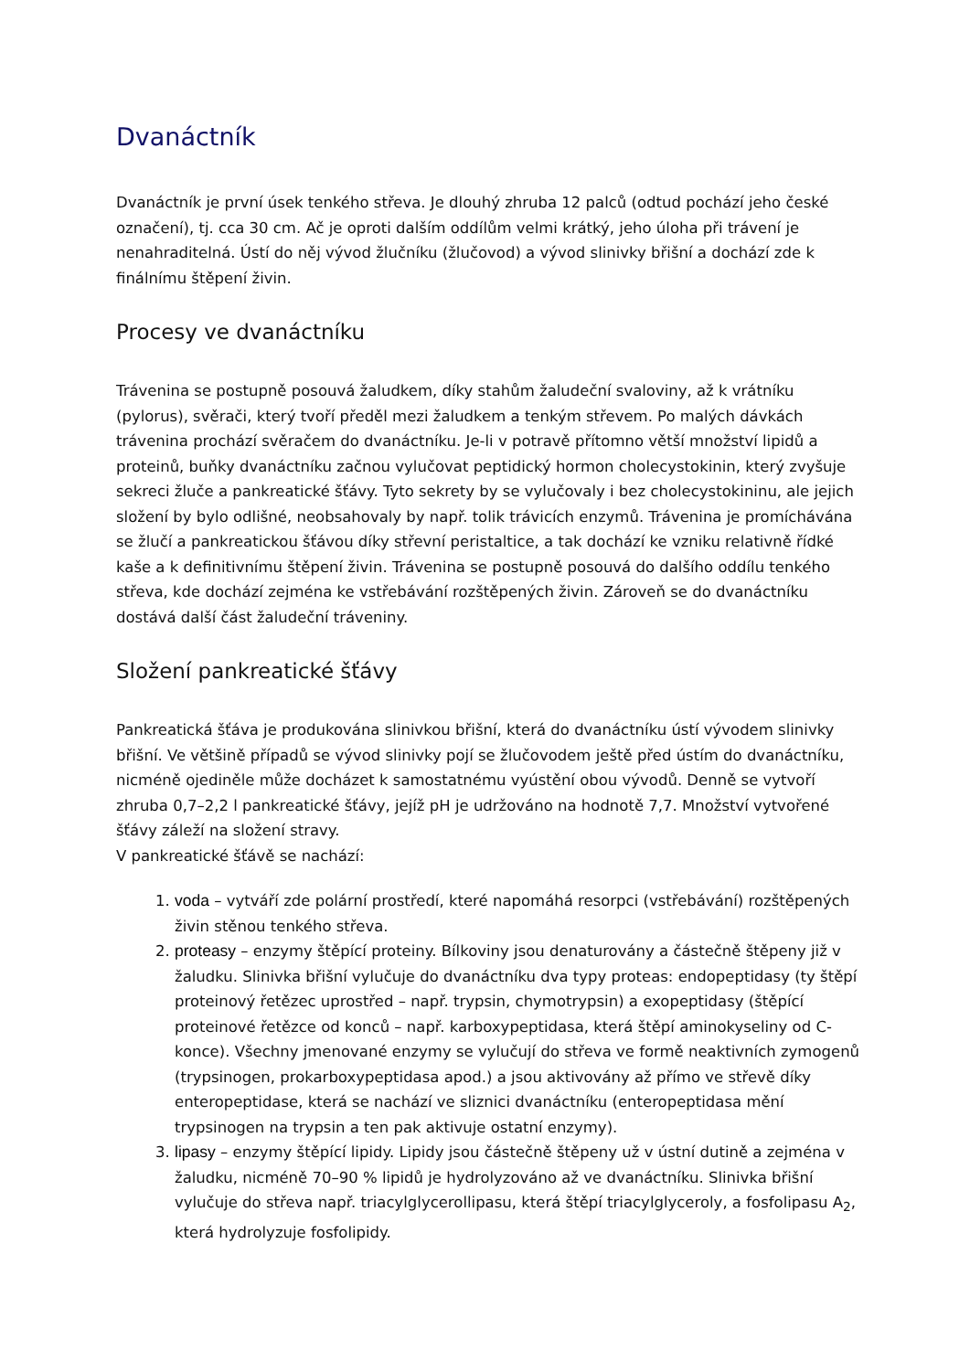Dvanáctník
Dvanáctník je první úsek tenkého střeva. Je dlouhý zhruba 12 palců (odtud pochází jeho české označení), tj. cca 30 cm. Ač je oproti dalším oddílům velmi krátký, jeho úloha při trávení je nenahraditelná. Ústí do něj vývod žlučníku (žlučovod) a vývod slinivky břišní a dochází zde k finálnímu štěpení živin.
Procesy ve dvanáctníku
Trávenina se postupně posouvá žaludkem, díky stahům žaludeční svaloviny, až k vrátníku (pylorus), svěrači, který tvoří předěl mezi žaludkem a tenkým střevem. Po malých dávkách trávenina prochází svěračem do dvanáctníku. Je-li v potravě přítomno větší množství lipidů a proteinů, buňky dvanáctníku začnou vylučovat peptidický hormon cholecystokinin, který zvyšuje sekreci žluče a pankreatické šťávy. Tyto sekrety by se vylučovaly i bez cholecystokininu, ale jejich složení by bylo odlišné, neobsahovaly by např. tolik trávicích enzymů. Trávenina je promíchávána se žlučí a pankreatickou šťávou díky střevní peristaltice, a tak dochází ke vzniku relativně řídké kaše a k definitivnímu štěpení živin. Trávenina se postupně posouvá do dalšího oddílu tenkého střeva, kde dochází zejména ke vstřebávání rozštěpených živin. Zároveň se do dvanáctníku dostává další část žaludeční tráveniny.
Složení pankreatické šťávy
Pankreatická šťáva je produkována slinivkou břišní, která do dvanáctníku ústí vývodem slinivky břišní. Ve většině případů se vývod slinivky pojí se žlučovodem ještě před ústím do dvanáctníku, nicméně ojediněle může docházet k samostatnému vyústění obou vývodů. Denně se vytvoří zhruba 0,7–2,2 l pankreatické šťávy, jejíž pH je udržováno na hodnotě 7,7. Množství vytvořené šťávy záleží na složení stravy.
V pankreatické šťávě se nachází:
1. voda – vytváří zde polární prostředí, které napomáhá resorpci (vstřebávání) rozštěpených živin stěnou tenkého střeva.
2. proteasy – enzymy štěpící proteiny. Bílkoviny jsou denaturovány a částečně štěpeny již v žaludku. Slinivka břišní vylučuje do dvanáctníku dva typy proteas: endopeptidasy (ty štěpí proteinový řetězec uprostřed – např. trypsin, chymotrypsin) a exopeptidasy (štěpící proteinové řetězce od konců – např. karboxypeptidasa, která štěpí aminokyseliny od C-konce). Všechny jmenované enzymy se vylučují do střeva ve formě neaktivních zymogenů (trypsinogen, prokarboxypeptidasa apod.) a jsou aktivovány až přímo ve střevě díky enteropeptidase, která se nachází ve sliznici dvanáctníku (enteropeptidasa mění trypsinogen na trypsin a ten pak aktivuje ostatní enzymy).
3. lipasy – enzymy štěpící lipidy. Lipidy jsou částečně štěpeny už v ústní dutině a zejména v žaludku, nicméně 70–90 % lipidů je hydrolyzováno až ve dvanáctníku. Slinivka břišní vylučuje do střeva např. triacylglycerollipasu, která štěpí triacylglyceroly, a fosfolipasu A<sub>2</sub>, která hydrolyzuje fosfolipidy.